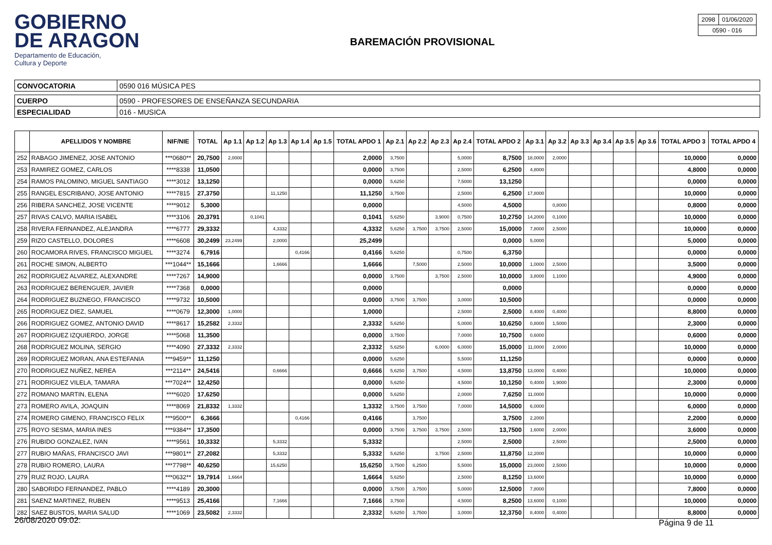GOBIERNO
DE ARAGON
Departamento de Educación,
Cultura y Deporte
BAREMACIÓN PROVISIONAL
| 2098 | 01/06/2020 |
| 0590 - 016 | |
| CONVOCATORIA | 0590 016 MÚSICA PES |
| CUERPO | 0590 - PROFESORES DE ENSEÑANZA SECUNDARIA |
| ESPECIALIDAD | 016 - MUSICA |
| | APELLIDOS Y NOMBRE | NIF/NIE | TOTAL | Ap 1.1 | Ap 1.2 | Ap 1.3 | Ap 1.4 | Ap 1.5 | TOTAL APDO 1 | Ap 2.1 | Ap 2.2 | Ap 2.3 | Ap 2.4 | TOTAL APDO 2 | Ap 3.1 | Ap 3.2 | Ap 3.3 | Ap 3.4 | Ap 3.5 | Ap 3.6 | TOTAL APDO 3 | TOTAL APDO 4 |
| --- | --- | --- | --- | --- | --- | --- | --- | --- | --- | --- | --- | --- | --- | --- | --- | --- | --- | --- | --- | --- | --- | --- |
| 252 | RABAGO JIMENEZ, JOSE ANTONIO | ***0680** | 20,7500 | 2,0000 | | | | | 2,0000 | 3,7500 | | | 5,0000 | 8,7500 | 18,0000 | 2,0000 | | | | | 10,0000 | 0,0000 |
| 253 | RAMIREZ GOMEZ, CARLOS | ****8338 | 11,0500 | | | | | | 0,0000 | 3,7500 | | | 2,5000 | 6,2500 | 4,8000 | | | | | | 4,8000 | 0,0000 |
| 254 | RAMOS PALOMINO, MIGUEL SANTIAGO | ****3012 | 13,1250 | | | | | | 0,0000 | 5,6250 | | | 7,5000 | 13,1250 | | | | | | | 0,0000 | 0,0000 |
| 255 | RANGEL ESCRIBANO, JOSE ANTONIO | ****7815 | 27,3750 | | | 11,1250 | | | 11,1250 | 3,7500 | | | 2,5000 | 6,2500 | 17,8000 | | | | | | 10,0000 | 0,0000 |
| 256 | RIBERA SANCHEZ, JOSE VICENTE | ****9012 | 5,3000 | | | | | | 0,0000 | | | | 4,5000 | 4,5000 | | 0,8000 | | | | | 0,8000 | 0,0000 |
| 257 | RIVAS CALVO, MARIA ISABEL | ****3106 | 20,3791 | | 0,1041 | | | | 0,1041 | 5,6250 | | 3,9000 | 0,7500 | 10,2750 | 14,2000 | 0,1000 | | | | | 10,0000 | 0,0000 |
| 258 | RIVERA FERNANDEZ, ALEJANDRA | ****6777 | 29,3332 | | | 4,3332 | | | 4,3332 | 5,6250 | 3,7500 | 3,7500 | 2,5000 | 15,0000 | 7,8000 | 2,5000 | | | | | 10,0000 | 0,0000 |
| 259 | RIZO CASTELLO, DOLORES | ****6608 | 30,2499 | 23,2499 | | 2,0000 | | | 25,2499 | | | | | 0,0000 | 5,0000 | | | | | | 5,0000 | 0,0000 |
| 260 | ROCAMORA RIVES, FRANCISCO MIGUEL | ****3274 | 6,7916 | | | | 0,4166 | | 0,4166 | 5,6250 | | | 0,7500 | 6,3750 | | | | | | | 0,0000 | 0,0000 |
| 261 | ROCHE SIMON, ALBERTO | ***1044** | 15,1666 | | | 1,6666 | | | 1,6666 | | 7,5000 | | 2,5000 | 10,0000 | 1,0000 | 2,5000 | | | | | 3,5000 | 0,0000 |
| 262 | RODRIGUEZ ALVAREZ, ALEXANDRE | ****7267 | 14,9000 | | | | | | 0,0000 | 3,7500 | | 3,7500 | 2,5000 | 10,0000 | 3,8000 | 1,1000 | | | | | 4,9000 | 0,0000 |
| 263 | RODRIGUEZ BERENGUER, JAVIER | ****7368 | 0,0000 | | | | | | 0,0000 | | | | | 0,0000 | | | | | | | 0,0000 | 0,0000 |
| 264 | RODRIGUEZ BUZNEGO, FRANCISCO | ****9732 | 10,5000 | | | | | | 0,0000 | 3,7500 | 3,7500 | | 3,0000 | 10,5000 | | | | | | | 0,0000 | 0,0000 |
| 265 | RODRIGUEZ DIEZ, SAMUEL | ****0679 | 12,3000 | 1,0000 | | | | | 1,0000 | | | | 2,5000 | 2,5000 | 8,4000 | 0,4000 | | | | | 8,8000 | 0,0000 |
| 266 | RODRIGUEZ GOMEZ, ANTONIO DAVID | ****8617 | 15,2582 | 2,3332 | | | | | 2,3332 | 5,6250 | | | 5,0000 | 10,6250 | 0,8000 | 1,5000 | | | | | 2,3000 | 0,0000 |
| 267 | RODRIGUEZ IZQUIERDO, JORGE | ****5068 | 11,3500 | | | | | | 0,0000 | 3,7500 | | | 7,0000 | 10,7500 | 0,6000 | | | | | | 0,6000 | 0,0000 |
| 268 | RODRIGUEZ MOLINA, SERGIO | ****4090 | 27,3332 | 2,3332 | | | | | 2,3332 | 5,6250 | | 6,0000 | 6,0000 | 15,0000 | 11,0000 | 2,0000 | | | | | 10,0000 | 0,0000 |
| 269 | RODRIGUEZ MORAN, ANA ESTEFANIA | ***9459** | 11,1250 | | | | | | 0,0000 | 5,6250 | | | 5,5000 | 11,1250 | | | | | | | 0,0000 | 0,0000 |
| 270 | RODRIGUEZ NUÑEZ, NEREA | ***2114** | 24,5416 | | | 0,6666 | | | 0,6666 | 5,6250 | 3,7500 | | 4,5000 | 13,8750 | 13,0000 | 0,4000 | | | | | 10,0000 | 0,0000 |
| 271 | RODRIGUEZ VILELA, TAMARA | ***7024** | 12,4250 | | | | | | 0,0000 | 5,6250 | | | 4,5000 | 10,1250 | 0,4000 | 1,9000 | | | | | 2,3000 | 0,0000 |
| 272 | ROMANO MARTIN, ELENA | ****6020 | 17,6250 | | | | | | 0,0000 | 5,6250 | | | 2,0000 | 7,6250 | 11,0000 | | | | | | 10,0000 | 0,0000 |
| 273 | ROMERO AVILA, JOAQUIN | ****8069 | 21,8332 | 1,3332 | | | | | 1,3332 | 3,7500 | 3,7500 | | 7,0000 | 14,5000 | 6,0000 | | | | | | 6,0000 | 0,0000 |
| 274 | ROMERO GIMENO, FRANCISCO FELIX | ***9500** | 6,3666 | | | | 0,4166 | | 0,4166 | | 3,7500 | | | 3,7500 | 2,2000 | | | | | | 2,2000 | 0,0000 |
| 275 | ROYO SESMA, MARIA INES | ***9384** | 17,3500 | | | | | | 0,0000 | 3,7500 | 3,7500 | 3,7500 | 2,5000 | 13,7500 | 1,6000 | 2,0000 | | | | | 3,6000 | 0,0000 |
| 276 | RUBIDO GONZALEZ, IVAN | ****9561 | 10,3332 | | | 5,3332 | | | 5,3332 | | | | 2,5000 | 2,5000 | | 2,5000 | | | | | 2,5000 | 0,0000 |
| 277 | RUBIO MAÑAS, FRANCISCO JAVI | ***9801** | 27,2082 | | | 5,3332 | | | 5,3332 | 5,6250 | | 3,7500 | 2,5000 | 11,8750 | 12,2000 | | | | | | 10,0000 | 0,0000 |
| 278 | RUBIO ROMERO, LAURA | ***7798** | 40,6250 | | | 15,6250 | | | 15,6250 | 3,7500 | 6,2500 | | 5,5000 | 15,0000 | 23,0000 | 2,5000 | | | | | 10,0000 | 0,0000 |
| 279 | RUIZ ROJO, LAURA | ***0632** | 19,7914 | 1,6664 | | | | | 1,6664 | 5,6250 | | | 2,5000 | 8,1250 | 13,6000 | | | | | | 10,0000 | 0,0000 |
| 280 | SABORIDO FERNANDEZ, PABLO | ****4189 | 20,3000 | | | | | | 0,0000 | 3,7500 | 3,7500 | | 5,0000 | 12,5000 | 7,8000 | | | | | | 7,8000 | 0,0000 |
| 281 | SAENZ MARTINEZ, RUBEN | ****9513 | 25,4166 | | | 7,1666 | | | 7,1666 | 3,7500 | | | 4,5000 | 8,2500 | 13,6000 | 0,1000 | | | | | 10,0000 | 0,0000 |
| 282 | SAEZ BUSTOS, MARIA SALUD | ****1069 | 23,5082 | 2,3332 | | | | | 2,3332 | 5,6250 | 3,7500 | | 3,0000 | 12,3750 | 8,4000 | 0,4000 | | | | | 8,8000 | 0,0000 |
26/08/2020 09:02: Página 9 de 11